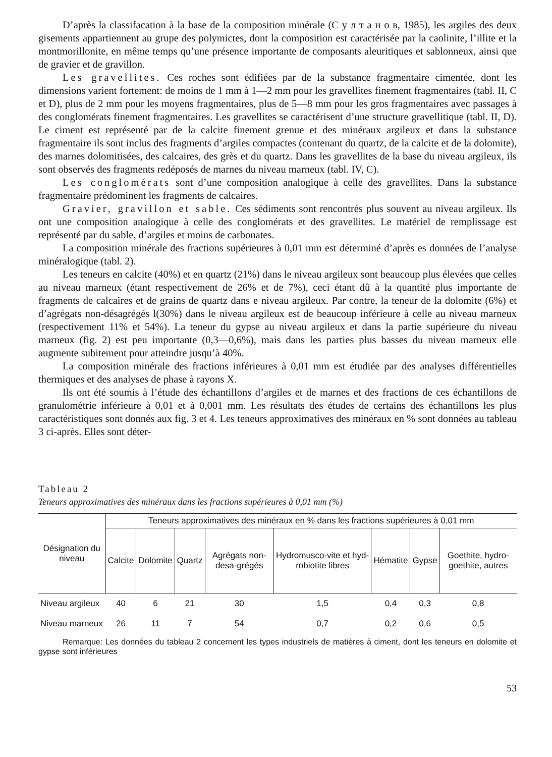D’après la classifacation à la base de la composition minérale (С у л т а н о в, 1985), les argiles des deux gisements appartiennent au grupe des polymictes, dont la composition est caractérisée par la caolinite, l’illite et la montmorillonite, en même temps qu’une présence importante de composants aleuritiques et sablonneux, ainsi que de gravier et de gravillon.
Les gravellites. Ces roches sont édifiées par de la substance fragmentaire cimentée, dont les dimensions varient fortement: de moins de 1 mm à 1—2 mm pour les gravellites finement fragmentaires (tabl. II, C et D), plus de 2 mm pour les moyens fragmentaires, plus de 5—8 mm pour les gros fragmentaires avec passages à des conglomérats finement fragmentaires. Les gravellites se caractérisent d’une structure gravellitique (tabl. II, D). Le ciment est représenté par de la calcite finement grenue et des minéraux argileux et dans la substance fragmentaire ils sont inclus des fragments d’argiles compactes (contenant du quartz, de la calcite et de la dolomite), des marnes dolomitisées, des calcaires, des grès et du quartz. Dans les gravellites de la base du niveau argileux, ils sont observés des fragments redéposés de marnes du niveau marneux (tabl. IV, C).
Les conglomérats sont d’une composition analogique à celle des gravellites. Dans la substance fragmentaire prédominent les fragments de calcaires.
Gravier, gravillon et sable. Ces sédiments sont rencontrés plus souvent au niveau argileux. Ils ont une composition analogique à celle des conglomérats et des gravellites. Le matériel de remplissage est représenté par du sable, d’argiles et moins de carbonates.
La composition minérale des fractions supérieures à 0,01 mm est déterminé d’après es données de l’analyse minéralogique (tabl. 2).
Les teneurs en calcite (40%) et en quartz (21%) dans le niveau argileux sont beaucoup plus élevées que celles au niveau marneux (étant respectivement de 26% et de 7%), ceci étant dû à la quantité plus importante de fragments de calcaires et de grains de quartz dans e niveau argileux. Par contre, la teneur de la dolomite (6%) et d’agrégats non-désagrégés l(30%) dans le niveau argileux est de beaucoup inférieure à celle au niveau marneux (respectivement 11% et 54%). La teneur du gypse au niveau argileux et dans la partie supérieure du niveau marneux (fig. 2) est peu importante (0,3—0,6%), mais dans les parties plus basses du niveau marneux elle augmente subitement pour atteindre jusqu’à 40%.
La composition minérale des fractions inférieures à 0,01 mm est étudiée par des analyses différentielles thermiques et des analyses de phase à rayons X.
Ils ont été soumis à l’étude des échantillons d’argiles et de marnes et des fractions de ces échantillons de granulométrie inférieure à 0,01 et à 0,001 mm. Les résultats des études de certains des échantillons les plus caractéristiques sont donnés aux fig. 3 et 4. Les teneurs approximatives des minéraux en % sont données au tableau 3 ci-après. Elles sont déter-
Tableau 2
Teneurs approximatives des minéraux dans les fractions supérieures à 0,01 mm (%)
| Désignation du niveau | Teneurs approximatives des minéraux en % dans les fractions supérieures à 0,01 mm | | | | | | | |
| --- | --- | --- | --- | --- | --- | --- | --- | --- |
| | Calcite | Dolomite | Quartz | Agrégats non-desa-grégés | Hydromusco-vite et hyd-robiotite libres | Hématite | Gypse | Goethite, hydro-goethite, autres |
| Niveau argileux | 40 | 6 | 21 | 30 | 1,5 | 0,4 | 0,3 | 0,8 |
| Niveau marneux | 26 | 11 | 7 | 54 | 0,7 | 0,2 | 0,6 | 0,5 |
Remarque: Les données du tableau 2 concernent les types industriels de matières à ciment, dont les teneurs en dolomite et gypse sont inférieures
53